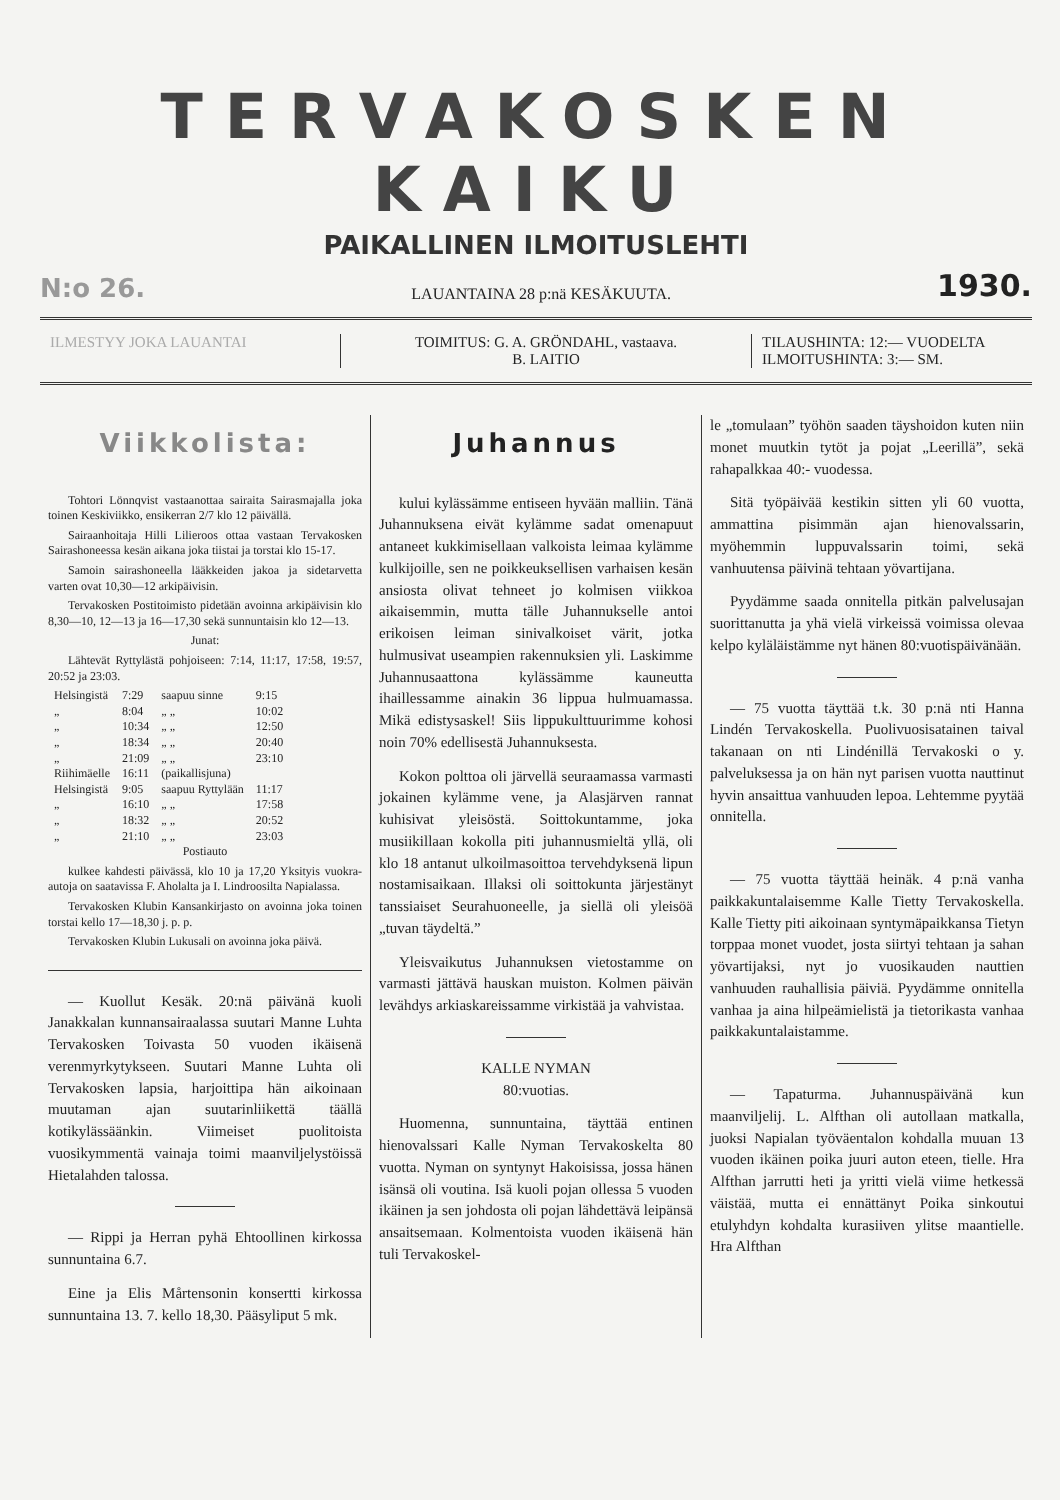TERVAKOSKEN KAIKU
PAIKALLINEN ILMOITUSLEHTI
N:o 26. LAUANTAINA 28 p:nä KESÄKUUTA. 1930.
ILMESTYY JOKA LAUANTAI TOIMITUS: G. A. GRÖNDAHL, vastaava.
B. LAITIO
TILAUSHINTA: 12:— VUODELTA
ILMOITUSHINTA: 3:— SM.
Viikkolista:
Tohtori Lönnqvist vastaanottaa sairaita Sairasmajalla joka toinen Keskiviikko, ensikerran 2/7 klo 12 päivällä.
Sairaanhoitaja Hilli Lilieroos ottaa vastaan Tervakosken Sairashoneessa kesän aikana joka tiistai ja torstai klo 15-17.
Samoin sairashoneella lääkkeiden jakoa ja sidetarvetta varten ovat 10,30—12 arkipäivisin.
Tervakosken Postitoimisto pidetään avoinna arkipäivisin klo 8,30—10, 12—13 ja 16—17,30 sekä sunnuntaisin klo 12—13.
Junat:
Lähtevät Ryttylästä pohjoiseen: 7:14, 11:17, 17:58, 19:57, 20:52 ja 23:03.
| Helsingistä | 7:29 | saapuu sinne | 9:15 |
| „ | 8:04 | „ „ | 10:02 |
| „ | 10:34 | „ „ | 12:50 |
| „ | 18:34 | „ „ | 20:40 |
| „ | 21:09 | „ „ | 23:10 |
| Riihimäelle | 16:11 | (paikallisjuna) | |
| Helsingistä | 9:05 | saapuu Ryttylään | 11:17 |
| „ | 16:10 | „ „ | 17:58 |
| „ | 18:32 | „ „ | 20:52 |
| „ | 21:10 | „ „ | 23:03 |
Postiauto
kulkee kahdesti päivässä, klo 10 ja 17,20 Yksityis vuokra-autoja on saatavissa F. Aholalta ja I. Lindroosilta Napialassa.
Tervakosken Klubin Kansankirjasto on avoinna joka toinen torstai kello 17—18,30 j. p. p.
Tervakosken Klubin Lukusali on avoinna joka päivä.
— Kuollut Kesäk. 20:nä päivänä kuoli Janakkalan kunnansairaalassa suutari Manne Luhta Tervakosken Toivasta 50 vuoden ikäisenä verenmyrkytykseen. Suutari Manne Luhta oli Tervakosken lapsia, harjoittipa hän aikoinaan muutaman ajan suutarinliikettä täällä kotikylässäänkin. Viimeiset puolitoista vuosikymmentä vainaja toimi maanviljelystöissä Hietalahden talossa.
— Rippi ja Herran pyhä Ehtoollinen kirkossa sunnuntaina 6.7.
Eine ja Elis Mårtensonin konsertti kirkossa sunnuntaina 13. 7. kello 18,30. Pääsyliput 5 mk.
Juhannus
kului kylässämme entiseen hyvään malliin. Tänä Juhannuksena eivät kylämme sadat omenapuut antaneet kukkimisellaan valkoista leimaa kylämme kulkijoille, sen ne poikkeuksellisen varhaisen kesän ansiosta olivat tehneet jo kolmisen viikkoa aikaisemmin, mutta tälle Juhannukselle antoi erikoisen leiman sinivalkoiset värit, jotka hulmusivat useampien rakennuksien yli. Laskimme Juhannusaattona kylässämme kauneutta ihaillessamme ainakin 36 lippua hulmuamassa. Mikä edistysaskel! Siis lippukulttuurimme kohosi noin 70% edellisestä Juhannuksesta.
Kokon polttoa oli järvellä seuraamassa varmasti jokainen kylämme vene, ja Alasjärven rannat kuhisivat yleisöstä. Soittokuntamme, joka musiikillaan kokolla piti juhannusmieltä yllä, oli klo 18 antanut ulkoilmasoittoa tervehdyksenä lipun nostamisaikaan. Illaksi oli soittokunta järjestänyt tanssiaiset Seurahuoneelle, ja siellä oli yleisöä „tuvan täydeltä.”
Yleisvaikutus Juhannuksen vietostamme on varmasti jättävä hauskan muiston. Kolmen päivän levähdys arkiaskareissamme virkistää ja vahvistaa.
KALLE NYMAN
80:vuotias.
Huomenna, sunnuntaina, täyttää entinen hienovalssari Kalle Nyman Tervakoskelta 80 vuotta. Nyman on syntynyt Hakoisissa, jossa hänen isänsä oli voutina. Isä kuoli pojan ollessa 5 vuoden ikäinen ja sen johdosta oli pojan lähdettävä leipänsä ansaitsemaan. Kolmentoista vuoden ikäisenä hän tuli Tervakoskel-
le „tomulaan” työhön saaden täyshoidon kuten niin monet muutkin tytöt ja pojat „Leerillä”, sekä rahapalkkaa 40:- vuodessa.
Sitä työpäivää kestikin sitten yli 60 vuotta, ammattina pisimmän ajan hienovalssarin, myöhemmin luppuvalssarin toimi, sekä vanhuutensa päivinä tehtaan yövartijana.
Pyydämme saada onnitella pitkän palvelusajan suorittanutta ja yhä vielä virkeissä voimissa olevaa kelpo kyläläistämme nyt hänen 80:vuotispäivänään.
— 75 vuotta täyttää t.k. 30 p:nä nti Hanna Lindén Tervakoskella. Puolivuosisatainen taival takanaan on nti Lindénillä Tervakoski o y. palveluksessa ja on hän nyt parisen vuotta nauttinut hyvin ansaittua vanhuuden lepoa. Lehtemme pyytää onnitella.
— 75 vuotta täyttää heinäk. 4 p:nä vanha paikkakuntalaisemme Kalle Tietty Tervakoskella. Kalle Tietty piti aikoinaan syntymäpaikkansa Tietyn torppaa monet vuodet, josta siirtyi tehtaan ja sahan yövartijaksi, nyt jo vuosikauden nauttien vanhuuden rauhallisia päiviä. Pyydämme onnitella vanhaa ja aina hilpeämielistä ja tietorikasta vanhaa paikkakuntalaistamme.
— Tapaturma. Juhannuspäivänä kun maanviljelij. L. Alfthan oli autollaan matkalla, juoksi Napialan työväentalon kohdalla muuan 13 vuoden ikäinen poika juuri auton eteen, tielle. Hra Alfthan jarrutti heti ja yritti vielä viime hetkessä väistää, mutta ei ennättänyt Poika sinkoutui etulyhdyn kohdalta kurasiiven ylitse maantielle. Hra Alfthan